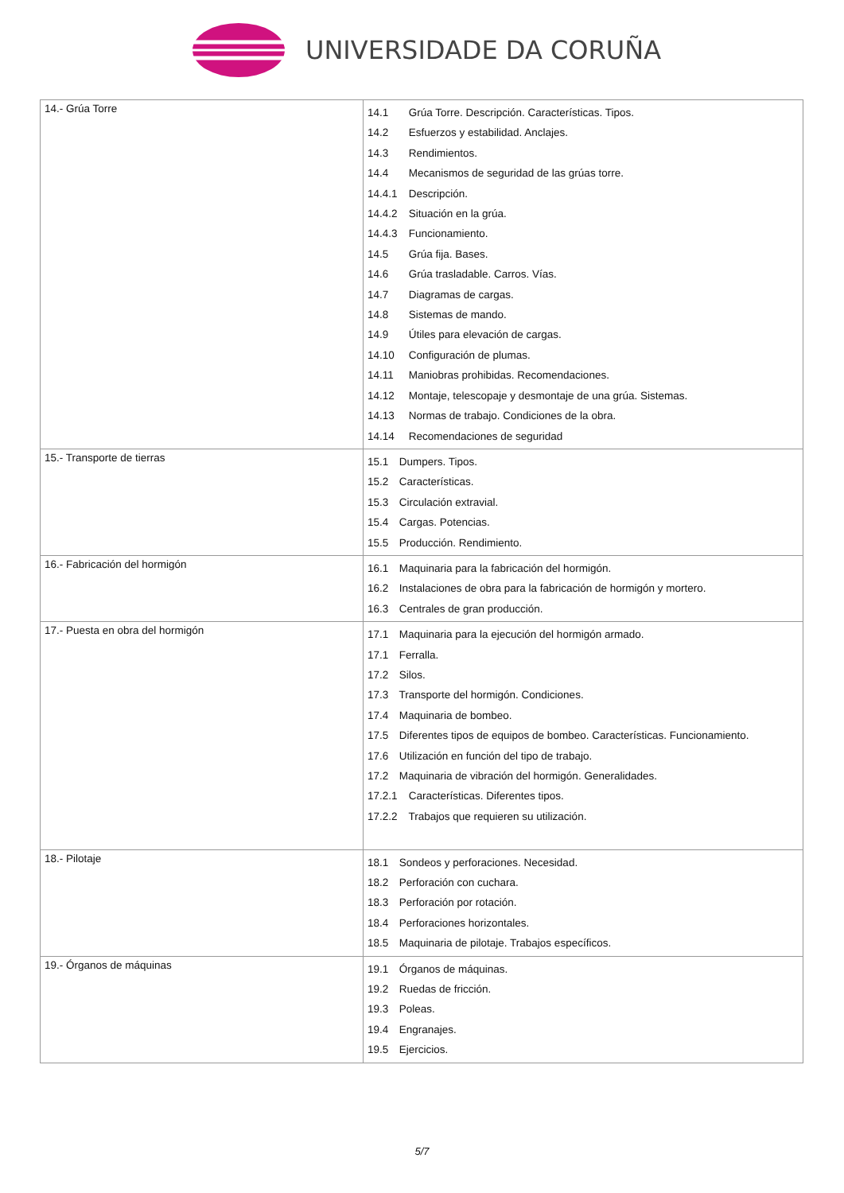UNIVERSIDADE DA CORUÑA
| 14.- Grúa Torre | 14.1 Grúa Torre. Descripción. Características. Tipos. 14.2 Esfuerzos y estabilidad. Anclajes. 14.3 Rendimientos. 14.4 Mecanismos de seguridad de las grúas torre. 14.4.1 Descripción. 14.4.2 Situación en la grúa. 14.4.3 Funcionamiento. 14.5 Grúa fija. Bases. 14.6 Grúa trasladable. Carros. Vías. 14.7 Diagramas de cargas. 14.8 Sistemas de mando. 14.9 Útiles para elevación de cargas. 14.10 Configuración de plumas. 14.11 Maniobras prohibidas. Recomendaciones. 14.12 Montaje, telescopaje y desmontaje de una grúa. Sistemas. 14.13 Normas de trabajo. Condiciones de la obra. 14.14 Recomendaciones de seguridad |
| 15.- Transporte de tierras | 15.1 Dumpers. Tipos. 15.2 Características. 15.3 Circulación extravial. 15.4 Cargas. Potencias. 15.5 Producción. Rendimiento. |
| 16.- Fabricación del hormigón | 16.1 Maquinaria para la fabricación del hormigón. 16.2 Instalaciones de obra para la fabricación de hormigón y mortero. 16.3 Centrales de gran producción. |
| 17.- Puesta en obra del hormigón | 17.1 Maquinaria para la ejecución del hormigón armado. 17.1 Ferralla. 17.2 Silos. 17.3 Transporte del hormigón. Condiciones. 17.4 Maquinaria de bombeo. 17.5 Diferentes tipos de equipos de bombeo. Características. Funcionamiento. 17.6 Utilización en función del tipo de trabajo. 17.2 Maquinaria de vibración del hormigón. Generalidades. 17.2.1 Características. Diferentes tipos. 17.2.2 Trabajos que requieren su utilización. |
| 18.- Pilotaje | 18.1 Sondeos y perforaciones. Necesidad. 18.2 Perforación con cuchara. 18.3 Perforación por rotación. 18.4 Perforaciones horizontales. 18.5 Maquinaria de pilotaje. Trabajos específicos. |
| 19.- Órganos de máquinas | 19.1 Órganos de máquinas. 19.2 Ruedas de fricción. 19.3 Poleas. 19.4 Engranajes. 19.5 Ejercicios. |
5/7